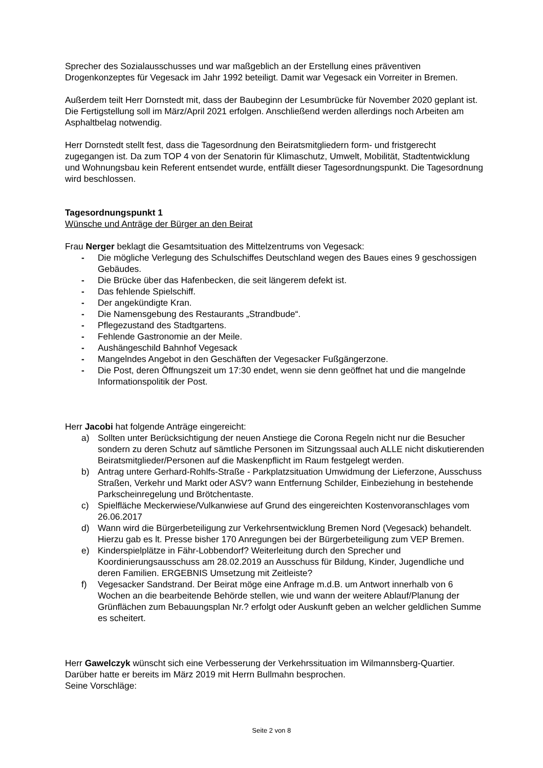Sprecher des Sozialausschusses und war maßgeblich an der Erstellung eines präventiven Drogenkonzeptes für Vegesack im Jahr 1992 beteiligt. Damit war Vegesack ein Vorreiter in Bremen.
Außerdem teilt Herr Dornstedt mit, dass der Baubeginn der Lesumbrücke für November 2020 geplant ist. Die Fertigstellung soll im März/April 2021 erfolgen. Anschließend werden allerdings noch Arbeiten am Asphaltbelag notwendig.
Herr Dornstedt stellt fest, dass die Tagesordnung den Beiratsmitgliedern form- und fristgerecht zugegangen ist. Da zum TOP 4 von der Senatorin für Klimaschutz, Umwelt, Mobilität, Stadtentwicklung und Wohnungsbau kein Referent entsendet wurde, entfällt dieser Tagesordnungspunkt. Die Tagesordnung wird beschlossen.
Tagesordnungspunkt 1
Wünsche und Anträge der Bürger an den Beirat
Frau Nerger beklagt die Gesamtsituation des Mittelzentrums von Vegesack:
- Die mögliche Verlegung des Schulschiffes Deutschland wegen des Baues eines 9 geschossigen Gebäudes.
- Die Brücke über das Hafenbecken, die seit längerem defekt ist.
- Das fehlende Spielschiff.
- Der angekündigte Kran.
- Die Namensgebung des Restaurants „Strandbude“.
- Pflegezustand des Stadtgartens.
- Fehlende Gastronomie an der Meile.
- Aushängeschild Bahnhof Vegesack
- Mangelndes Angebot in den Geschäften der Vegesacker Fußgängerzone.
- Die Post, deren Öffnungszeit um 17:30 endet, wenn sie denn geöffnet hat und die mangelnde Informationspolitik der Post.
Herr Jacobi hat folgende Anträge eingereicht:
a) Sollten unter Berücksichtigung der neuen Anstiege die Corona Regeln nicht nur die Besucher sondern zu deren Schutz auf sämtliche Personen im Sitzungssaal auch ALLE nicht diskutierenden Beiratsmitglieder/Personen auf die Maskenpflicht im Raum festgelegt werden.
b) Antrag untere Gerhard-Rohlfs-Straße - Parkplatzsituation Umwidmung der Lieferzone, Ausschuss Straßen, Verkehr und Markt oder ASV? wann Entfernung Schilder, Einbeziehung in bestehende Parkscheinregelung und Brötchentaste.
c) Spielfläche Meckerwiese/Vulkanwiese auf Grund des eingereichten Kostenvoranschlages vom 26.06.2017
d) Wann wird die Bürgerbeteiligung zur Verkehrsentwicklung Bremen Nord (Vegesack) behandelt. Hierzu gab es lt. Presse bisher 170 Anregungen bei der Bürgerbeteiligung zum VEP Bremen.
e) Kinderspielplätze in Fähr-Lobbendorf? Weiterleitung durch den Sprecher und Koordinierungsausschuss am 28.02.2019 an Ausschuss für Bildung, Kinder, Jugendliche und deren Familien. ERGEBNIS Umsetzung mit Zeitleiste?
f) Vegesacker Sandstrand. Der Beirat möge eine Anfrage m.d.B. um Antwort innerhalb von 6 Wochen an die bearbeitende Behörde stellen, wie und wann der weitere Ablauf/Planung der Grünflächen zum Bebauungsplan Nr.? erfolgt oder Auskunft geben an welcher geldlichen Summe es scheitert.
Herr Gawelczyk wünscht sich eine Verbesserung der Verkehrssituation im Wilmannsberg-Quartier. Darüber hatte er bereits im März 2019 mit Herrn Bullmahn besprochen.
Seine Vorschläge:
Seite 2 von 8